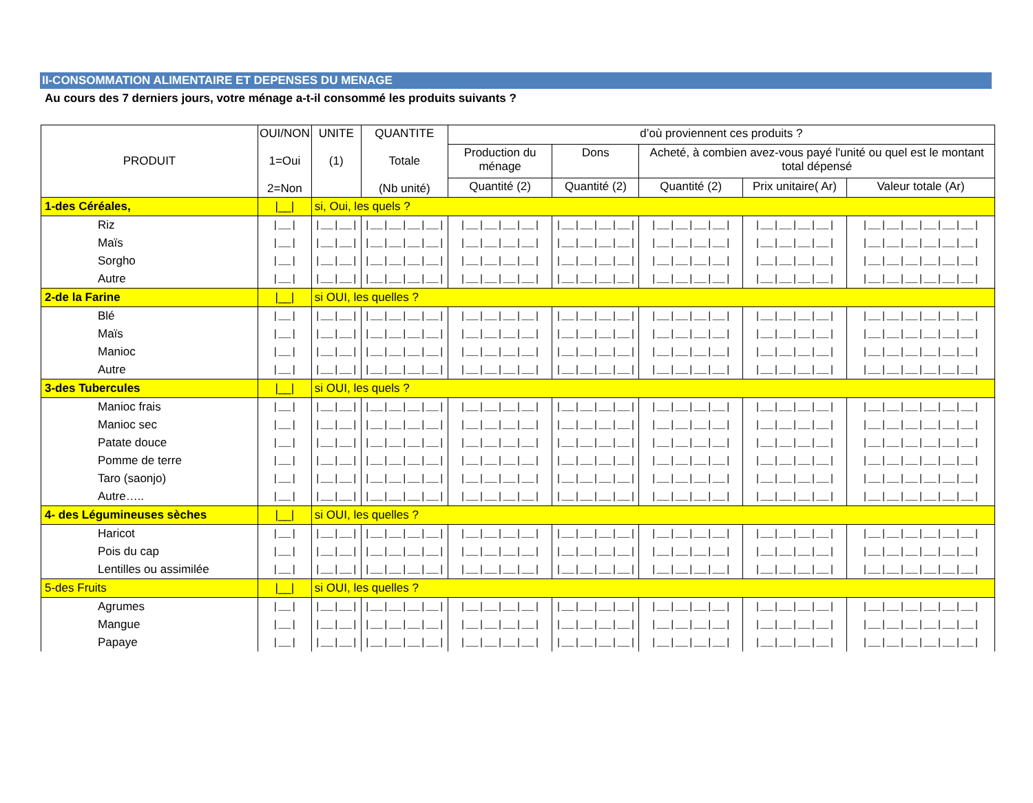II-CONSOMMATION ALIMENTAIRE ET DEPENSES DU MENAGE
Au cours des 7 derniers jours, votre ménage a-t-il consommé les produits suivants ?
| PRODUIT | OUI/NON 1=Oui 2=Non | UNITE (1) | QUANTITE Totale (Nb unité) | d’où proviennent ces produits ? | | | | |
| --- | --- | --- | --- | --- | --- | --- | --- | --- |
| | | | | Production du ménage | Dons | Acheté, à combien avez-vous payé l'unité ou quel est le montant total dépensé | | |
| | | | | Quantité (2) | Quantité (2) | Quantité (2) | Prix unitaire( Ar) | Valeur totale (Ar) |
| 1-des Céréales, | /__/ | si, Oui, les quels ? | | | | | | |
| Riz | /__/ | /__/__/ | /__/__/__/__/ | /__/__/__/__/ | /__/__/__/__/ | /__/__/__/__/ | /__/__/__/__/ | /__/__/__/__/__/__/ |
| Maïs | /__/ | /__/__/ | /__/__/__/__/ | /__/__/__/__/ | /__/__/__/__/ | /__/__/__/__/ | /__/__/__/__/ | /__/__/__/__/__/__/ |
| Sorgho | /__/ | /__/__/ | /__/__/__/__/ | /__/__/__/__/ | /__/__/__/__/ | /__/__/__/__/ | /__/__/__/__/ | /__/__/__/__/__/__/ |
| Autre | /__/ | /__/__/ | /__/__/__/__/ | /__/__/__/__/ | /__/__/__/__/ | /__/__/__/__/ | /__/__/__/__/ | /__/__/__/__/__/__/ |
| 2-de la Farine | /__/ | si OUI, les quelles ? | | | | | | |
| Blé | /__/ | /__/__/ | /__/__/__/__/ | /__/__/__/__/ | /__/__/__/__/ | /__/__/__/__/ | /__/__/__/__/ | /__/__/__/__/__/__/ |
| Maïs | /__/ | /__/__/ | /__/__/__/__/ | /__/__/__/__/ | /__/__/__/__/ | /__/__/__/__/ | /__/__/__/__/ | /__/__/__/__/__/__/ |
| Manioc | /__/ | /__/__/ | /__/__/__/__/ | /__/__/__/__/ | /__/__/__/__/ | /__/__/__/__/ | /__/__/__/__/ | /__/__/__/__/__/__/ |
| Autre | /__/ | /__/__/ | /__/__/__/__/ | /__/__/__/__/ | /__/__/__/__/ | /__/__/__/__/ | /__/__/__/__/ | /__/__/__/__/__/__/ |
| 3-des Tubercules | /__/ | si OUI, les quels ? | | | | | | |
| Manioc frais | /__/ | /__/__/ | /__/__/__/__/ | /__/__/__/__/ | /__/__/__/__/ | /__/__/__/__/ | /__/__/__/__/ | /__/__/__/__/__/__/ |
| Manioc sec | /__/ | /__/__/ | /__/__/__/__/ | /__/__/__/__/ | /__/__/__/__/ | /__/__/__/__/ | /__/__/__/__/ | /__/__/__/__/__/__/ |
| Patate douce | /__/ | /__/__/ | /__/__/__/__/ | /__/__/__/__/ | /__/__/__/__/ | /__/__/__/__/ | /__/__/__/__/ | /__/__/__/__/__/__/ |
| Pomme de terre | /__/ | /__/__/ | /__/__/__/__/ | /__/__/__/__/ | /__/__/__/__/ | /__/__/__/__/ | /__/__/__/__/ | /__/__/__/__/__/__/ |
| Taro (saonjo) | /__/ | /__/__/ | /__/__/__/__/ | /__/__/__/__/ | /__/__/__/__/ | /__/__/__/__/ | /__/__/__/__/ | /__/__/__/__/__/__/ |
| Autre….. | /__/ | /__/__/ | /__/__/__/__/ | /__/__/__/__/ | /__/__/__/__/ | /__/__/__/__/ | /__/__/__/__/ | /__/__/__/__/__/__/ |
| 4- des Légumineuses sèches | /__/ | si OUI, les quelles ? | | | | | | |
| Haricot | /__/ | /__/__/ | /__/__/__/__/ | /__/__/__/__/ | /__/__/__/__/ | /__/__/__/__/ | /__/__/__/__/ | /__/__/__/__/__/__/ |
| Pois du cap | /__/ | /__/__/ | /__/__/__/__/ | /__/__/__/__/ | /__/__/__/__/ | /__/__/__/__/ | /__/__/__/__/ | /__/__/__/__/__/__/ |
| Lentilles ou assimilée | /__/ | /__/__/ | /__/__/__/__/ | /__/__/__/__/ | /__/__/__/__/ | /__/__/__/__/ | /__/__/__/__/ | /__/__/__/__/__/__/ |
| 5-des Fruits | /__/ | si OUI, les quelles ? | | | | | | |
| Agrumes | /__/ | /__/__/ | /__/__/__/__/ | /__/__/__/__/ | /__/__/__/__/ | /__/__/__/__/ | /__/__/__/__/ | /__/__/__/__/__/__/ |
| Mangue | /__/ | /__/__/ | /__/__/__/__/ | /__/__/__/__/ | /__/__/__/__/ | /__/__/__/__/ | /__/__/__/__/ | /__/__/__/__/__/__/ |
| Papaye | /__/ | /__/__/ | /__/__/__/__/ | /__/__/__/__/ | /__/__/__/__/ | /__/__/__/__/ | /__/__/__/__/ | /__/__/__/__/__/__/ |